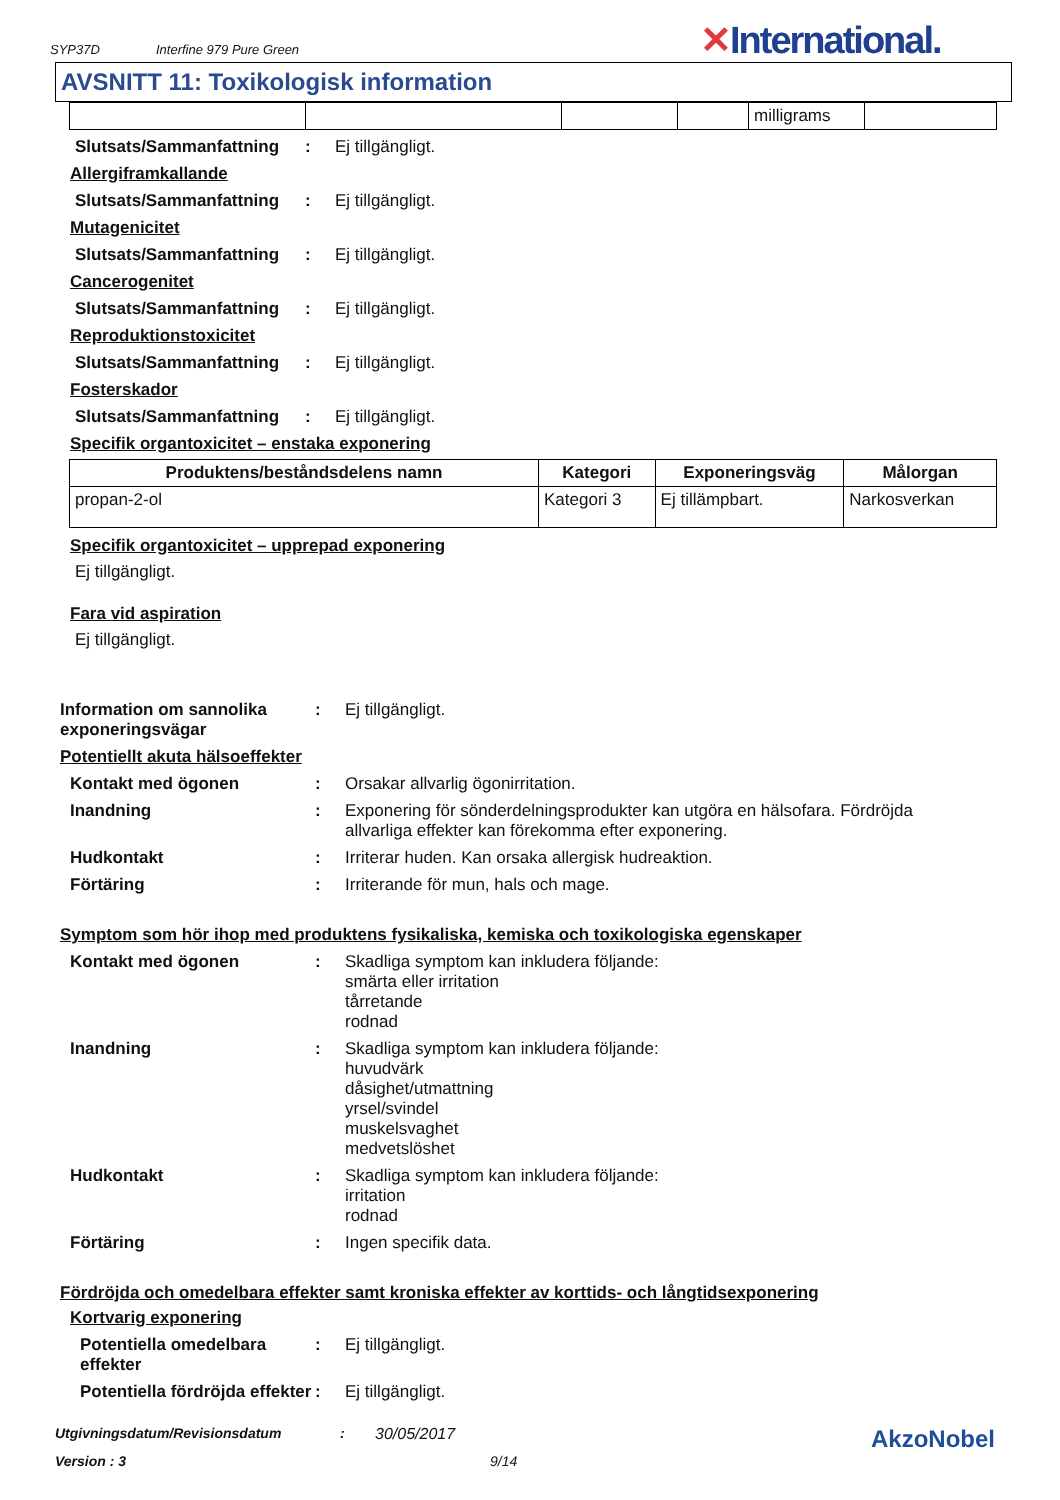SYP37D Interfine 979 Pure Green ✕International.
AVSNITT 11: Toxikologisk information
| | | | | milligrams | |
Slutsats/Sammanfattning
: Ej tillgängligt.
Allergiframkallande
Slutsats/Sammanfattning
: Ej tillgängligt.
Mutagenicitet
Slutsats/Sammanfattning
: Ej tillgängligt.
Cancerogenitet
Slutsats/Sammanfattning
: Ej tillgängligt.
Reproduktionstoxicitet
Slutsats/Sammanfattning
: Ej tillgängligt.
Fosterskador
Slutsats/Sammanfattning
: Ej tillgängligt.
Specifik organtoxicitet – enstaka exponering
| Produktens/beståndsdelens namn | Kategori | Exponeringsväg | Målorgan |
| --- | --- | --- | --- |
| propan-2-ol | Kategori 3 | Ej tillämpbart. | Narkosverkan |
Specifik organtoxicitet – upprepad exponering
Ej tillgängligt.
Fara vid aspiration
Ej tillgängligt.
Information om sannolika exponeringsvägar
: Ej tillgängligt.
Potentiellt akuta hälsoeffekter
Kontakt med ögonen : Orsakar allvarlig ögonirritation.
Inandning : Exponering för sönderdelningsprodukter kan utgöra en hälsofara. Fördröjda allvarliga effekter kan förekomma efter exponering.
Hudkontakt : Irriterar huden. Kan orsaka allergisk hudreaktion.
Förtäring : Irriterande för mun, hals och mage.
Symptom som hör ihop med produktens fysikaliska, kemiska och toxikologiska egenskaper
Kontakt med ögonen : Skadliga symptom kan inkludera följande:
smärta eller irritation
tårretande
rodnad
Inandning : Skadliga symptom kan inkludera följande:
huvudvärk
dåsighet/utmattning
yrsel/svindel
muskelsvaghet
medvetslöshet
Hudkontakt : Skadliga symptom kan inkludera följande:
irritation
rodnad
Förtäring : Ingen specifik data.
Fördröjda och omedelbara effekter samt kroniska effekter av korttids- och långtidsexponering
Kortvarig exponering
Potentiella omedelbara effekter
: Ej tillgängligt.
Potentiella fördröjda effekter
: Ej tillgängligt.
Utgivningsdatum/Revisionsdatum: 30/05/2017 AkzoNobel
Version : 3 9/14